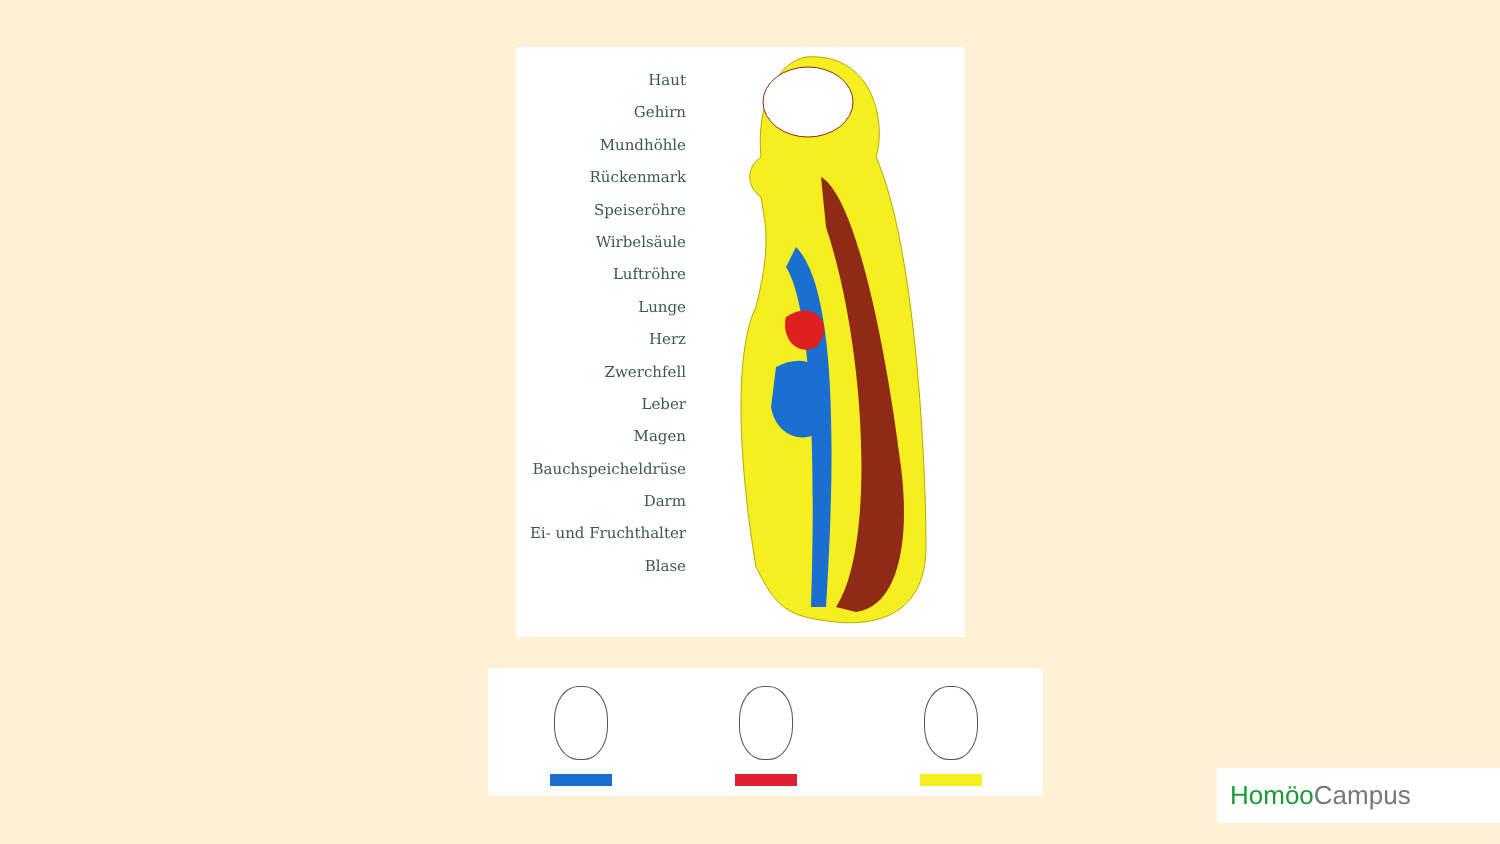Haut
Gehirn
Mundhöhle
Rückenmark
Speiseröhre
Wirbelsäule
Luftröhre
Lunge
Herz
Zwerchfell
Leber
Magen
Bauchspeicheldrüse
Darm
Ei- und Fruchthalter
Blase
Homöo Campus